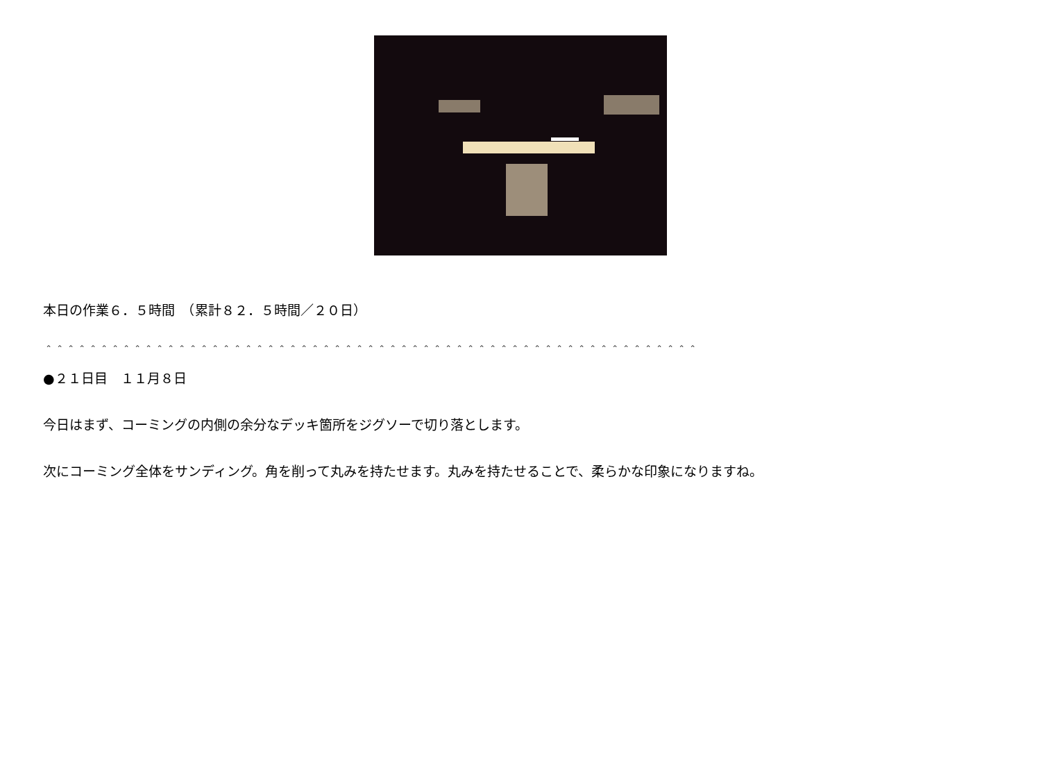本日の作業６．５時間　（累計８２．５時間／２０日）
＾＾＾＾＾＾＾＾＾＾＾＾＾＾＾＾＾＾＾＾＾＾＾＾＾＾＾＾＾＾＾＾＾＾＾＾＾＾＾＾＾＾＾＾＾＾＾＾＾＾＾＾＾＾＾＾＾＾＾
●２１日目　１１月８日
今日はまず、コーミングの内側の余分なデッキ箇所をジグソーで切り落とします。
次にコーミング全体をサンディング。角を削って丸みを持たせます。丸みを持たせることで、柔らかな印象になりますね。